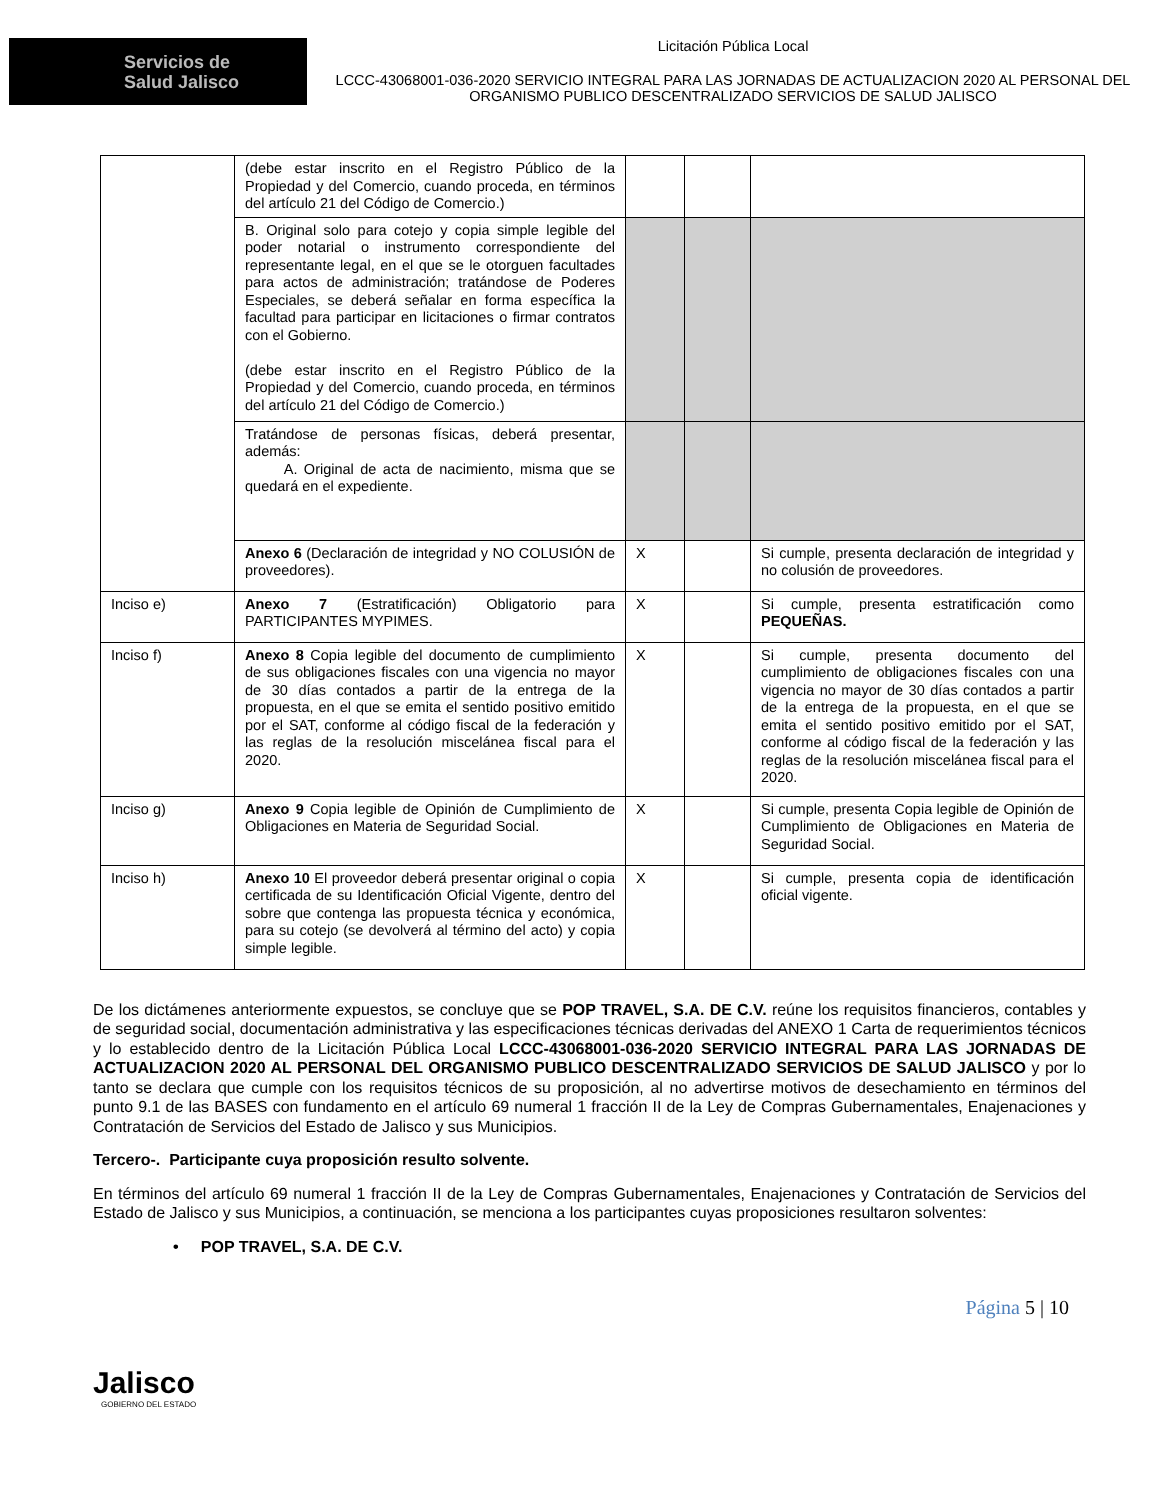Servicios de
Salud Jalisco
Licitación Pública Local
LCCC-43068001-036-2020 SERVICIO INTEGRAL PARA LAS JORNADAS DE ACTUALIZACION 2020 AL PERSONAL DEL ORGANISMO PUBLICO DESCENTRALIZADO SERVICIOS DE SALUD JALISCO
| | (debe estar inscrito en el Registro Público de la Propiedad y del Comercio, cuando proceda, en términos del artículo 21 del Código de Comercio.) | | | |
| | B. Original solo para cotejo y copia simple legible del poder notarial o instrumento correspondiente del representante legal, en el que se le otorguen facultades para actos de administración; tratándose de Poderes Especiales, se deberá señalar en forma específica la facultad para participar en licitaciones o firmar contratos con el Gobierno. (debe estar inscrito en el Registro Público de la Propiedad y del Comercio, cuando proceda, en términos del artículo 21 del Código de Comercio.) | | | |
| | Tratándose de personas físicas, deberá presentar, además: A. Original de acta de nacimiento, misma que se quedará en el expediente. | | | |
| | Anexo 6 (Declaración de integridad y NO COLUSIÓN de proveedores). | X | | Si cumple, presenta declaración de integridad y no colusión de proveedores. |
| Inciso e) | Anexo 7 (Estratificación) Obligatorio para PARTICIPANTES MYPIMES. | X | | Si cumple, presenta estratificación como PEQUEÑAS. |
| Inciso f) | Anexo 8 Copia legible del documento de cumplimiento de sus obligaciones fiscales con una vigencia no mayor de 30 días contados a partir de la entrega de la propuesta, en el que se emita el sentido positivo emitido por el SAT, conforme al código fiscal de la federación y las reglas de la resolución miscelánea fiscal para el 2020. | X | | Si cumple, presenta documento del cumplimiento de obligaciones fiscales con una vigencia no mayor de 30 días contados a partir de la entrega de la propuesta, en el que se emita el sentido positivo emitido por el SAT, conforme al código fiscal de la federación y las reglas de la resolución miscelánea fiscal para el 2020. |
| Inciso g) | Anexo 9 Copia legible de Opinión de Cumplimiento de Obligaciones en Materia de Seguridad Social. | X | | Si cumple, presenta Copia legible de Opinión de Cumplimiento de Obligaciones en Materia de Seguridad Social. |
| Inciso h) | Anexo 10 El proveedor deberá presentar original o copia certificada de su Identificación Oficial Vigente, dentro del sobre que contenga las propuesta técnica y económica, para su cotejo (se devolverá al término del acto) y copia simple legible. | X | | Si cumple, presenta copia de identificación oficial vigente. |
De los dictámenes anteriormente expuestos, se concluye que se POP TRAVEL, S.A. DE C.V. reúne los requisitos financieros, contables y de seguridad social, documentación administrativa y las especificaciones técnicas derivadas del ANEXO 1 Carta de requerimientos técnicos y lo establecido dentro de la Licitación Pública Local LCCC-43068001-036-2020 SERVICIO INTEGRAL PARA LAS JORNADAS DE ACTUALIZACION 2020 AL PERSONAL DEL ORGANISMO PUBLICO DESCENTRALIZADO SERVICIOS DE SALUD JALISCO y por lo tanto se declara que cumple con los requisitos técnicos de su proposición, al no advertirse motivos de desechamiento en términos del punto 9.1 de las BASES con fundamento en el artículo 69 numeral 1 fracción II de la Ley de Compras Gubernamentales, Enajenaciones y Contratación de Servicios del Estado de Jalisco y sus Municipios.
Tercero-. Participante cuya proposición resulto solvente.
En términos del artículo 69 numeral 1 fracción II de la Ley de Compras Gubernamentales, Enajenaciones y Contratación de Servicios del Estado de Jalisco y sus Municipios, a continuación, se menciona a los participantes cuyas proposiciones resultaron solventes:
• POP TRAVEL, S.A. DE C.V.
Jalisco
GOBIERNO DEL ESTADO
Página 5 | 10